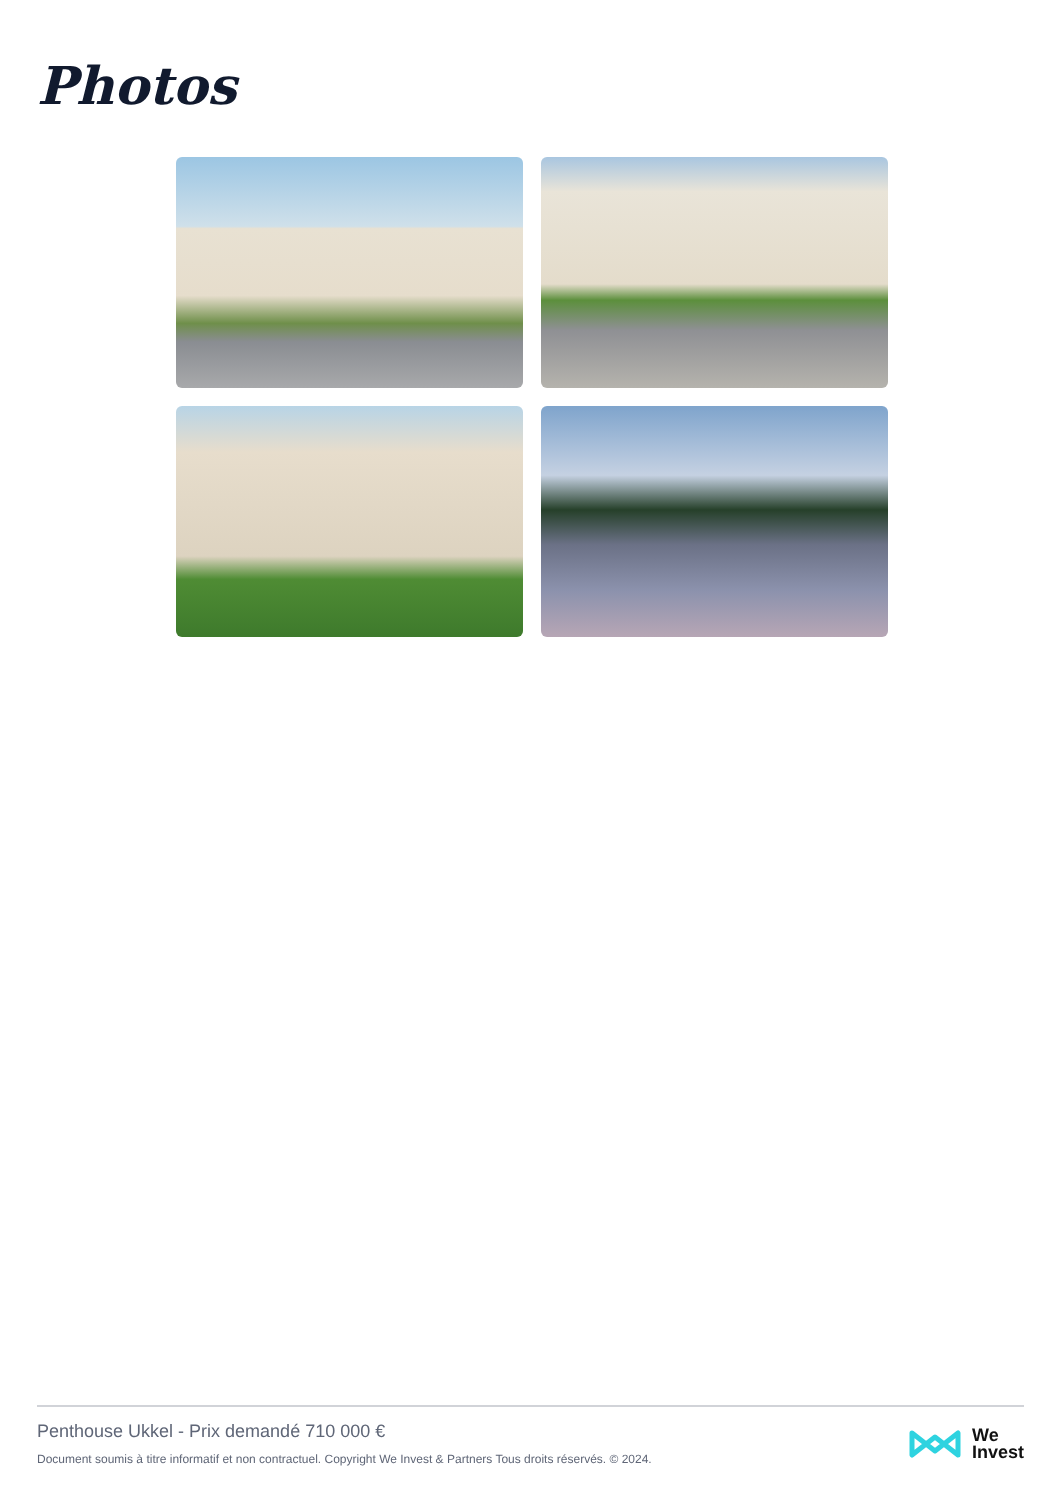Photos
Penthouse Ukkel - Prix demandé 710 000 €
Document soumis à titre informatif et non contractuel. Copyright We Invest & Partners Tous droits réservés. © 2024.
We
Invest